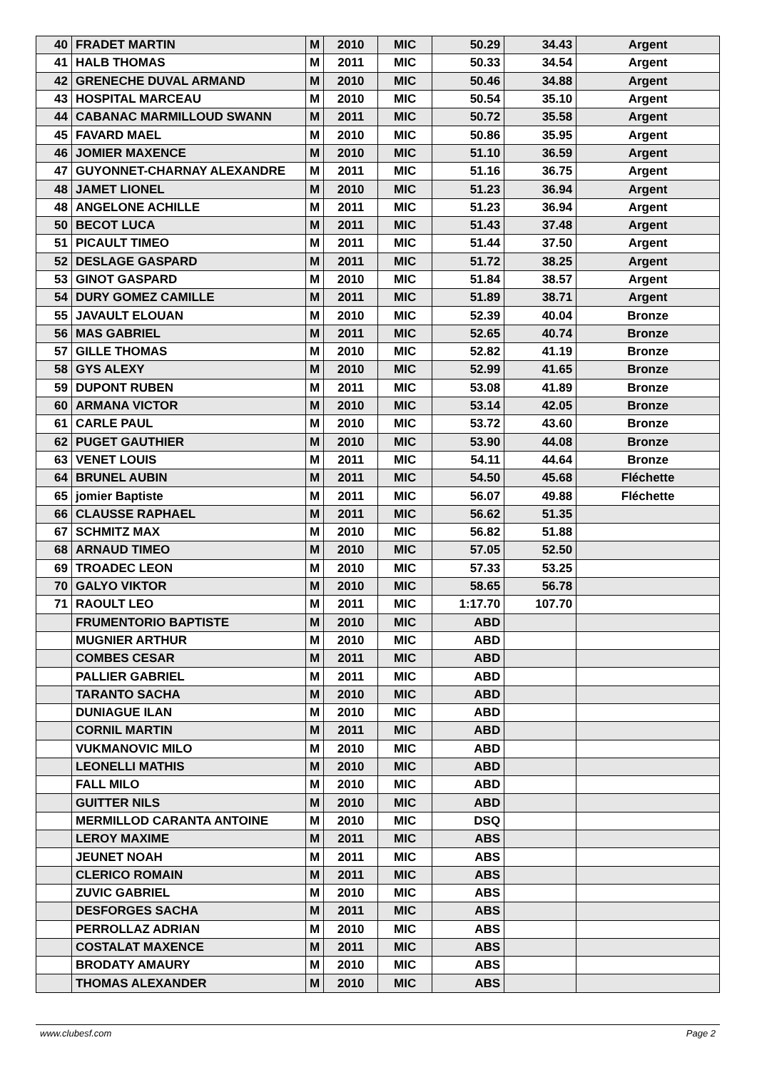| 40 | FRADET MARTIN | M | 2010 | MIC | 50.29 | 34.43 | Argent |
| 41 | HALB THOMAS | M | 2011 | MIC | 50.33 | 34.54 | Argent |
| 42 | GRENECHE DUVAL ARMAND | M | 2010 | MIC | 50.46 | 34.88 | Argent |
| 43 | HOSPITAL MARCEAU | M | 2010 | MIC | 50.54 | 35.10 | Argent |
| 44 | CABANAC MARMILLOUD SWANN | M | 2011 | MIC | 50.72 | 35.58 | Argent |
| 45 | FAVARD MAEL | M | 2010 | MIC | 50.86 | 35.95 | Argent |
| 46 | JOMIER MAXENCE | M | 2010 | MIC | 51.10 | 36.59 | Argent |
| 47 | GUYONNET-CHARNAY ALEXANDRE | M | 2011 | MIC | 51.16 | 36.75 | Argent |
| 48 | JAMET LIONEL | M | 2010 | MIC | 51.23 | 36.94 | Argent |
| 48 | ANGELONE ACHILLE | M | 2011 | MIC | 51.23 | 36.94 | Argent |
| 50 | BECOT LUCA | M | 2011 | MIC | 51.43 | 37.48 | Argent |
| 51 | PICAULT TIMEO | M | 2011 | MIC | 51.44 | 37.50 | Argent |
| 52 | DESLAGE GASPARD | M | 2011 | MIC | 51.72 | 38.25 | Argent |
| 53 | GINOT GASPARD | M | 2010 | MIC | 51.84 | 38.57 | Argent |
| 54 | DURY GOMEZ CAMILLE | M | 2011 | MIC | 51.89 | 38.71 | Argent |
| 55 | JAVAULT ELOUAN | M | 2010 | MIC | 52.39 | 40.04 | Bronze |
| 56 | MAS GABRIEL | M | 2011 | MIC | 52.65 | 40.74 | Bronze |
| 57 | GILLE THOMAS | M | 2010 | MIC | 52.82 | 41.19 | Bronze |
| 58 | GYS ALEXY | M | 2010 | MIC | 52.99 | 41.65 | Bronze |
| 59 | DUPONT RUBEN | M | 2011 | MIC | 53.08 | 41.89 | Bronze |
| 60 | ARMANA VICTOR | M | 2010 | MIC | 53.14 | 42.05 | Bronze |
| 61 | CARLE PAUL | M | 2010 | MIC | 53.72 | 43.60 | Bronze |
| 62 | PUGET GAUTHIER | M | 2010 | MIC | 53.90 | 44.08 | Bronze |
| 63 | VENET LOUIS | M | 2011 | MIC | 54.11 | 44.64 | Bronze |
| 64 | BRUNEL AUBIN | M | 2011 | MIC | 54.50 | 45.68 | Fléchette |
| 65 | jomier Baptiste | M | 2011 | MIC | 56.07 | 49.88 | Fléchette |
| 66 | CLAUSSE RAPHAEL | M | 2011 | MIC | 56.62 | 51.35 | |
| 67 | SCHMITZ MAX | M | 2010 | MIC | 56.82 | 51.88 | |
| 68 | ARNAUD TIMEO | M | 2010 | MIC | 57.05 | 52.50 | |
| 69 | TROADEC LEON | M | 2010 | MIC | 57.33 | 53.25 | |
| 70 | GALYO VIKTOR | M | 2010 | MIC | 58.65 | 56.78 | |
| 71 | RAOULT LEO | M | 2011 | MIC | 1:17.70 | 107.70 | |
| | FRUMENTORIO BAPTISTE | M | 2010 | MIC | ABD | | |
| | MUGNIER ARTHUR | M | 2010 | MIC | ABD | | |
| | COMBES CESAR | M | 2011 | MIC | ABD | | |
| | PALLIER GABRIEL | M | 2011 | MIC | ABD | | |
| | TARANTO SACHA | M | 2010 | MIC | ABD | | |
| | DUNIAGUE ILAN | M | 2010 | MIC | ABD | | |
| | CORNIL MARTIN | M | 2011 | MIC | ABD | | |
| | VUKMANOVIC MILO | M | 2010 | MIC | ABD | | |
| | LEONELLI MATHIS | M | 2010 | MIC | ABD | | |
| | FALL MILO | M | 2010 | MIC | ABD | | |
| | GUITTER NILS | M | 2010 | MIC | ABD | | |
| | MERMILLOD CARANTA ANTOINE | M | 2010 | MIC | DSQ | | |
| | LEROY MAXIME | M | 2011 | MIC | ABS | | |
| | JEUNET NOAH | M | 2011 | MIC | ABS | | |
| | CLERICO ROMAIN | M | 2011 | MIC | ABS | | |
| | ZUVIC GABRIEL | M | 2010 | MIC | ABS | | |
| | DESFORGES SACHA | M | 2011 | MIC | ABS | | |
| | PERROLLAZ ADRIAN | M | 2010 | MIC | ABS | | |
| | COSTALAT MAXENCE | M | 2011 | MIC | ABS | | |
| | BRODATY AMAURY | M | 2010 | MIC | ABS | | |
| | THOMAS ALEXANDER | M | 2010 | MIC | ABS | | |
www.clubesf.com Page 2